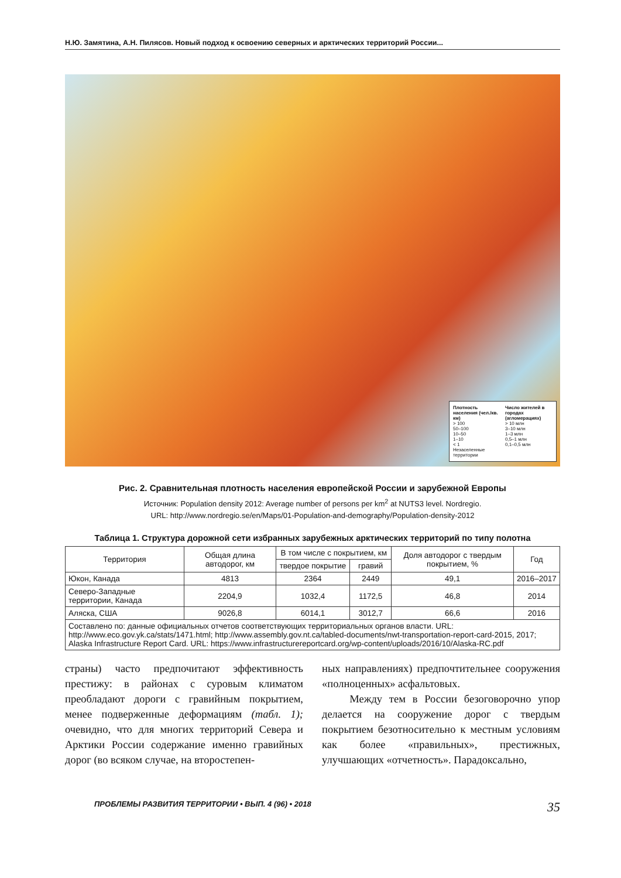Н.Ю. Замятина, А.Н. Пилясов. Новый подход к освоению северных и арктических территорий России...
Плотность населения (чел./кв. км)
> 100
50–100
10–50
1–10
< 1
Незаселенные территории
Число жителей в городах (агломерациях)
> 10 млн
3–10 млн
1–3 млн
0,5–1 млн
0,1–0,5 млн
Рис. 2. Сравнительная плотность населения европейской России и зарубежной Европы
Источник: Population density 2012: Average number of persons per km<sup>2</sup> at NUTS3 level. Nordregio.
URL: http://www.nordregio.se/en/Maps/01-Population-and-demography/Population-density-2012
Таблица 1. Структура дорожной сети избранных зарубежных арктических территорий по типу полотна
| Территория | Общая длина автодорог, км | В том числе с покрытием, км | | Доля автодорог с твердым покрытием, % | Год |
| --- | --- | --- | --- | --- | --- |
| | | твердое покрытие | гравий | | |
| Юкон, Канада | 4813 | 2364 | 2449 | 49,1 | 2016–2017 |
| Северо-Западные территории, Канада | 2204,9 | 1032,4 | 1172,5 | 46,8 | 2014 |
| Аляска, США | 9026,8 | 6014,1 | 3012,7 | 66,6 | 2016 |
| Составлено по: данные официальных отчетов соответствующих территориальных органов власти. URL: http://www.eco.gov.yk.ca/stats/1471.html; http://www.assembly.gov.nt.ca/tabled-documents/nwt-transportation-report-card-2015, 2017; Alaska Infrastructure Report Card. URL: https://www.infrastructurereportcard.org/wp-content/uploads/2016/10/Alaska-RC.pdf | | | | | |
страны) часто предпочитают эффективность престижу: в районах с суровым климатом преобладают дороги с гравийным покрытием, менее подверженные деформациям (табл. 1); очевидно, что для многих территорий Севера и Арктики России содержание именно гравийных дорог (во всяком случае, на второстепен-
ных направлениях) предпочтительнее сооружения «полноценных» асфальтовых.
Между тем в России безоговорочно упор делается на сооружение дорог с твердым покрытием безотносительно к местным условиям как более «правильных», престижных, улучшающих «отчетность». Парадоксально,
ПРОБЛЕМЫ РАЗВИТИЯ ТЕРРИТОРИИ • ВЫП. 4 (96) • 2018 35